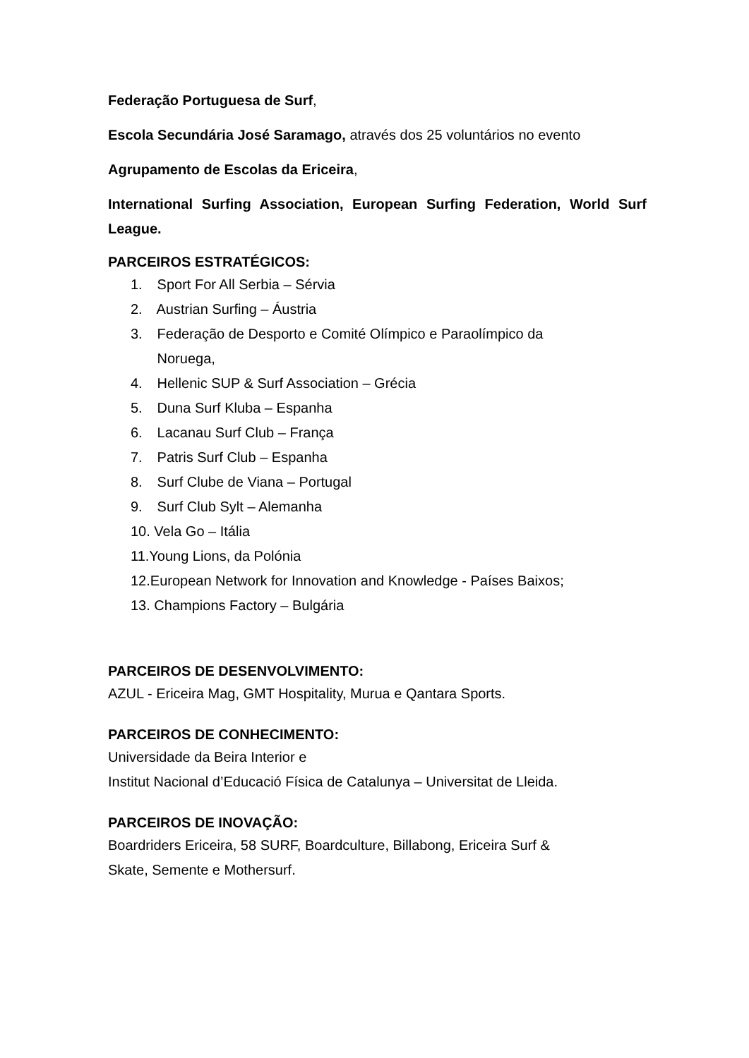Federação Portuguesa de Surf,
Escola Secundária José Saramago, através dos 25 voluntários no evento
Agrupamento de Escolas da Ericeira,
International Surfing Association, European Surfing Federation, World Surf League.
PARCEIROS ESTRATÉGICOS:
1. Sport For All Serbia – Sérvia
2. Austrian Surfing – Áustria
3. Federação de Desporto e Comité Olímpico e Paraolímpico da
Noruega,
4. Hellenic SUP & Surf Association – Grécia
5. Duna Surf Kluba – Espanha
6. Lacanau Surf Club – França
7. Patris Surf Club – Espanha
8. Surf Clube de Viana – Portugal
9. Surf Club Sylt – Alemanha
10. Vela Go – Itália
11.Young Lions, da Polónia
12.European Network for Innovation and Knowledge - Países Baixos;
13. Champions Factory – Bulgária
PARCEIROS DE DESENVOLVIMENTO:
AZUL - Ericeira Mag, GMT Hospitality, Murua e Qantara Sports.
PARCEIROS DE CONHECIMENTO:
Universidade da Beira Interior e
Institut Nacional d’Educació Física de Catalunya – Universitat de Lleida.
PARCEIROS DE INOVAÇÃO:
Boardriders Ericeira, 58 SURF, Boardculture, Billabong, Ericeira Surf &
Skate, Semente e Mothersurf.